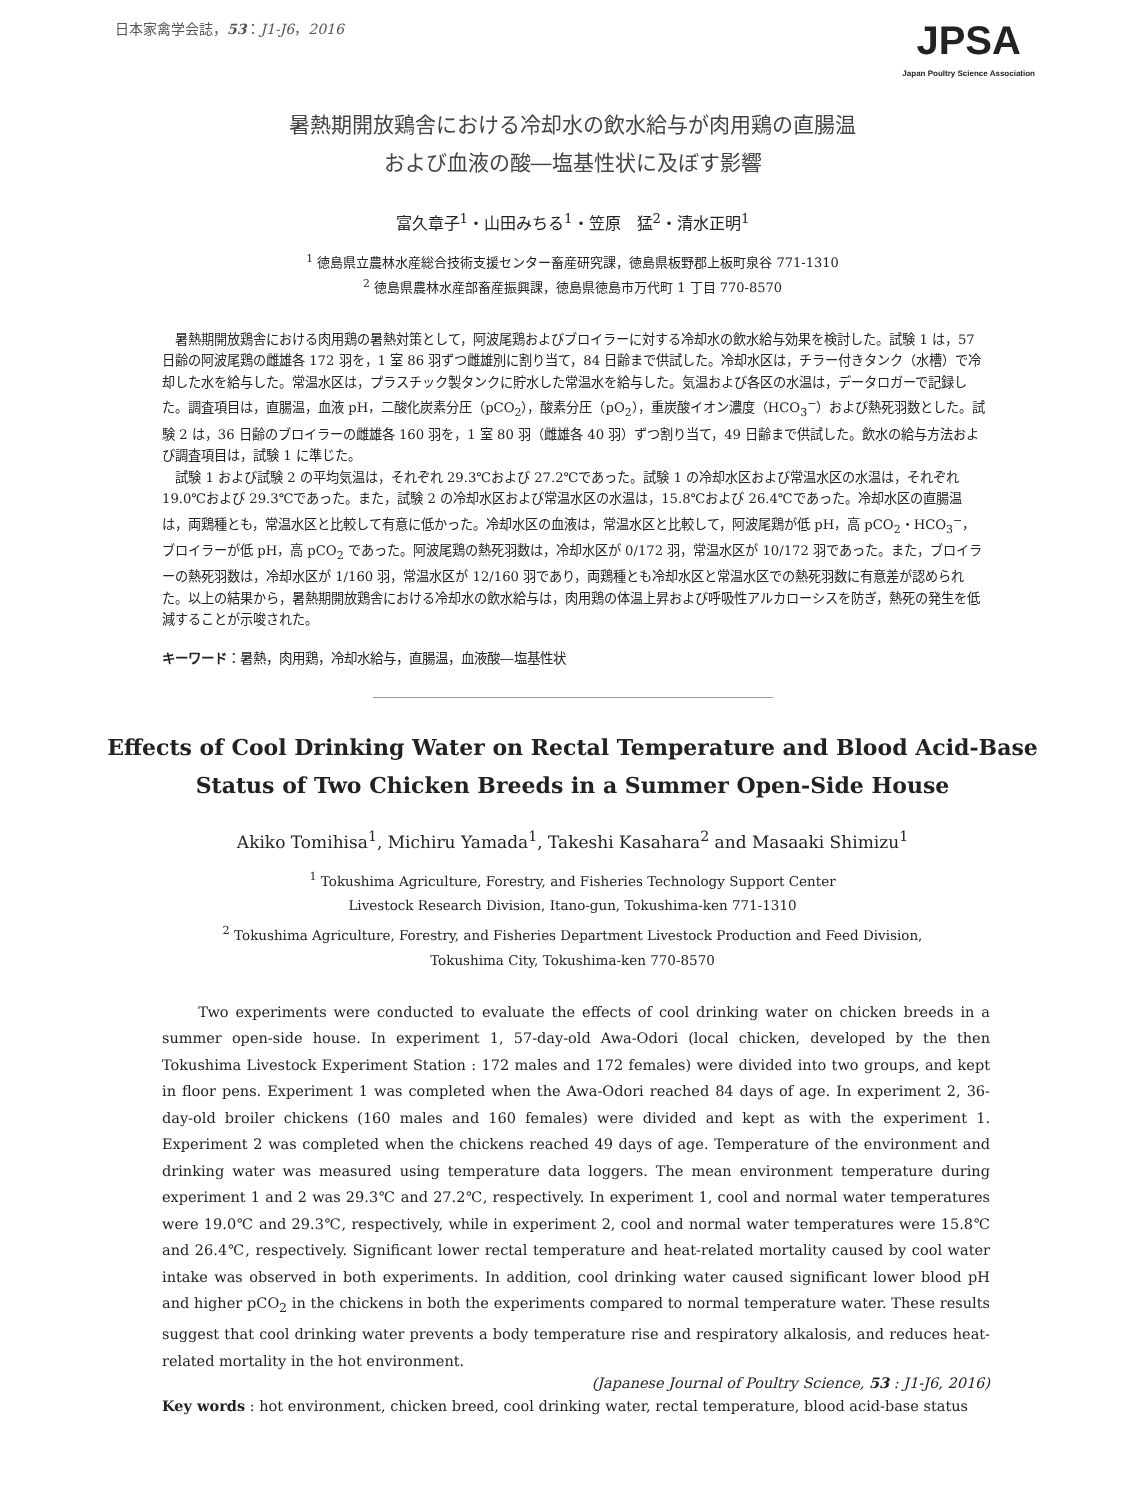日本家禽学会誌，53：J1-J6，2016
JPSA
Japan Poultry Science Association
暑熱期開放鶏舎における冷却水の飲水給与が肉用鶏の直腸温
および血液の酸―塩基性状に及ぼす影響
富久章子<sup>1</sup>・山田みちる<sup>1</sup>・笠原　猛<sup>2</sup>・清水正明<sup>1</sup>
<sup>1</sup> 徳島県立農林水産総合技術支援センター畜産研究課，徳島県板野郡上板町泉谷 771-1310
<sup>2</sup> 徳島県農林水産部畜産振興課，徳島県徳島市万代町 1 丁目 770-8570
暑熱期開放鶏舎における肉用鶏の暑熱対策として，阿波尾鶏およびブロイラーに対する冷却水の飲水給与効果を検討した。試験 1 は，57 日齢の阿波尾鶏の雌雄各 172 羽を，1 室 86 羽ずつ雌雄別に割り当て，84 日齢まで供試した。冷却水区は，チラー付きタンク（水槽）で冷却した水を給与した。常温水区は，プラスチック製タンクに貯水した常温水を給与した。気温および各区の水温は，データロガーで記録した。調査項目は，直腸温，血液 pH，二酸化炭素分圧（pCO<sub>2</sub>），酸素分圧（pO<sub>2</sub>），重炭酸イオン濃度（HCO<sub>3</sub><sup>−</sup>）および熱死羽数とした。試験 2 は，36 日齢のブロイラーの雌雄各 160 羽を，1 室 80 羽（雌雄各 40 羽）ずつ割り当て，49 日齢まで供試した。飲水の給与方法および調査項目は，試験 1 に準じた。
試験 1 および試験 2 の平均気温は，それぞれ 29.3℃および 27.2℃であった。試験 1 の冷却水区および常温水区の水温は，それぞれ 19.0℃および 29.3℃であった。また，試験 2 の冷却水区および常温水区の水温は，15.8℃および 26.4℃であった。冷却水区の直腸温は，両鶏種とも，常温水区と比較して有意に低かった。冷却水区の血液は，常温水区と比較して，阿波尾鶏が低 pH，高 pCO<sub>2</sub>・HCO<sub>3</sub><sup>−</sup>，ブロイラーが低 pH，高 pCO<sub>2</sub> であった。阿波尾鶏の熱死羽数は，冷却水区が 0/172 羽，常温水区が 10/172 羽であった。また，ブロイラーの熱死羽数は，冷却水区が 1/160 羽，常温水区が 12/160 羽であり，両鶏種とも冷却水区と常温水区での熱死羽数に有意差が認められた。以上の結果から，暑熱期開放鶏舎における冷却水の飲水給与は，肉用鶏の体温上昇および呼吸性アルカローシスを防ぎ，熱死の発生を低減することが示唆された。
キーワード：暑熱，肉用鶏，冷却水給与，直腸温，血液酸―塩基性状
Effects of Cool Drinking Water on Rectal Temperature and Blood Acid-Base
Status of Two Chicken Breeds in a Summer Open-Side House
Akiko Tomihisa<sup>1</sup>, Michiru Yamada<sup>1</sup>, Takeshi Kasahara<sup>2</sup> and Masaaki Shimizu<sup>1</sup>
<sup>1</sup> Tokushima Agriculture, Forestry, and Fisheries Technology Support Center
Livestock Research Division, Itano-gun, Tokushima-ken 771-1310
<sup>2</sup> Tokushima Agriculture, Forestry, and Fisheries Department Livestock Production and Feed Division,
Tokushima City, Tokushima-ken 770-8570
Two experiments were conducted to evaluate the effects of cool drinking water on chicken breeds in a summer open-side house. In experiment 1, 57-day-old Awa-Odori (local chicken, developed by the then Tokushima Livestock Experiment Station : 172 males and 172 females) were divided into two groups, and kept in floor pens. Experiment 1 was completed when the Awa-Odori reached 84 days of age. In experiment 2, 36-day-old broiler chickens (160 males and 160 females) were divided and kept as with the experiment 1. Experiment 2 was completed when the chickens reached 49 days of age. Temperature of the environment and drinking water was measured using temperature data loggers. The mean environment temperature during experiment 1 and 2 was 29.3℃ and 27.2℃, respectively. In experiment 1, cool and normal water temperatures were 19.0℃ and 29.3℃, respectively, while in experiment 2, cool and normal water temperatures were 15.8℃ and 26.4℃, respectively. Significant lower rectal temperature and heat-related mortality caused by cool water intake was observed in both experiments. In addition, cool drinking water caused significant lower blood pH and higher pCO<sub>2</sub> in the chickens in both the experiments compared to normal temperature water. These results suggest that cool drinking water prevents a body temperature rise and respiratory alkalosis, and reduces heat-related mortality in the hot environment.
(Japanese Journal of Poultry Science, 53 : J1-J6, 2016)
Key words : hot environment, chicken breed, cool drinking water, rectal temperature, blood acid-base status